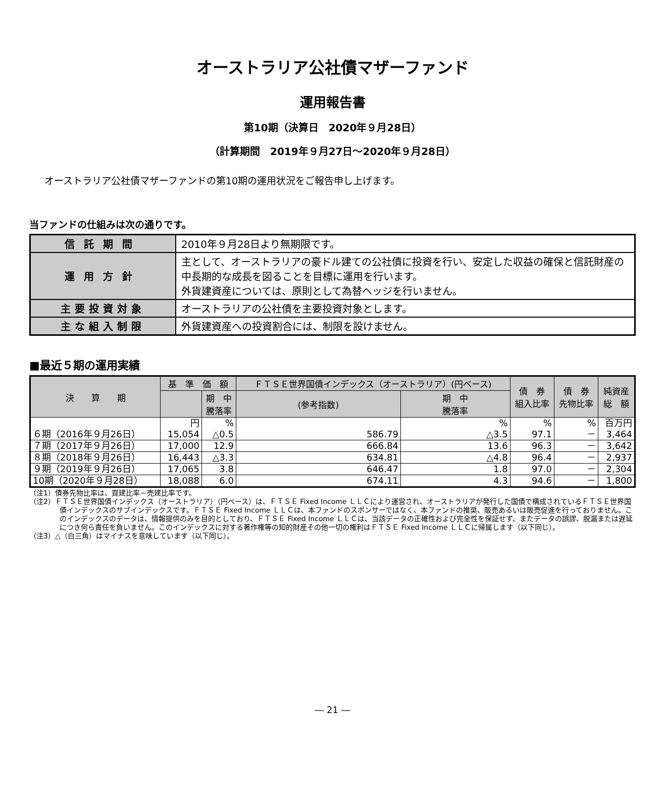オーストラリア公社債マザーファンド
運用報告書
第10期（決算日　2020年９月28日）
（計算期間　2019年９月27日～2020年９月28日）
オーストラリア公社債マザーファンドの第10期の運用状況をご報告申し上げます。
当ファンドの仕組みは次の通りです。
| 信託期間 | 2010年９月28日より無期限です。 |
| 運用方針 | 主として、オーストラリアの豪ドル建ての公社債に投資を行い、安定した収益の確保と信託財産の中長期的な成長を図ることを目標に運用を行います。 外貨建資産については、原則として為替ヘッジを行いません。 |
| 主要投資対象 | オーストラリアの公社債を主要投資対象とします。 |
| 主な組入制限 | 外貨建資産への投資割合には、制限を設けません。 |
■最近５期の運用実績
| 決 算 期 | 基 準 価 額 | | ＦＴＳＥ世界国債インデックス（オーストラリア）(円ベース) | | 債 券 組入比率 | 債 券 先物比率 | 純資産 総 額 |
| --- | --- | --- | --- | --- | --- | --- | --- |
| | | 期 中 騰落率 | (参考指数) | 期 中 騰落率 | | | |
| ６期（2016年９月26日） | 円 15,054 | % △0.5 | 586.79 | % △3.5 | % 97.1 | % － | 百万円 3,464 |
| ７期（2017年９月26日） | 17,000 | 12.9 | 666.84 | 13.6 | 96.3 | － | 3,642 |
| ８期（2018年９月26日） | 16,443 | △3.3 | 634.81 | △4.8 | 96.4 | － | 2,937 |
| ９期（2019年９月26日） | 17,065 | 3.8 | 646.47 | 1.8 | 97.0 | － | 2,304 |
| 10期（2020年９月28日） | 18,088 | 6.0 | 674.11 | 4.3 | 94.6 | － | 1,800 |
（注1）債券先物比率は、買建比率－売建比率です。
（注2）ＦＴＳＥ世界国債インデックス（オーストラリア）（円ベース）は、ＦＴＳＥ Fixed Income ＬＬＣにより運営され、オーストラリアが発行した国債で構成されているＦＴＳＥ世界国債インデックスのサブインデックスです。ＦＴＳＥ Fixed Income ＬＬＣは、本ファンドのスポンサーではなく、本ファンドの推奨、販売あるいは販売促進を行っておりません。このインデックスのデータは、情報提供のみを目的としており、ＦＴＳＥ Fixed Income ＬＬＣは、当該データの正確性および完全性を保証せず、またデータの誤謬、脱漏または遅延につき何ら責任を負いません。このインデックスに対する著作権等の知的財産その他一切の権利はＦＴＳＥ Fixed Income ＬＬＣに帰属します（以下同じ）。
（注3）△（白三角）はマイナスを意味しています（以下同じ）。
― 21 ―